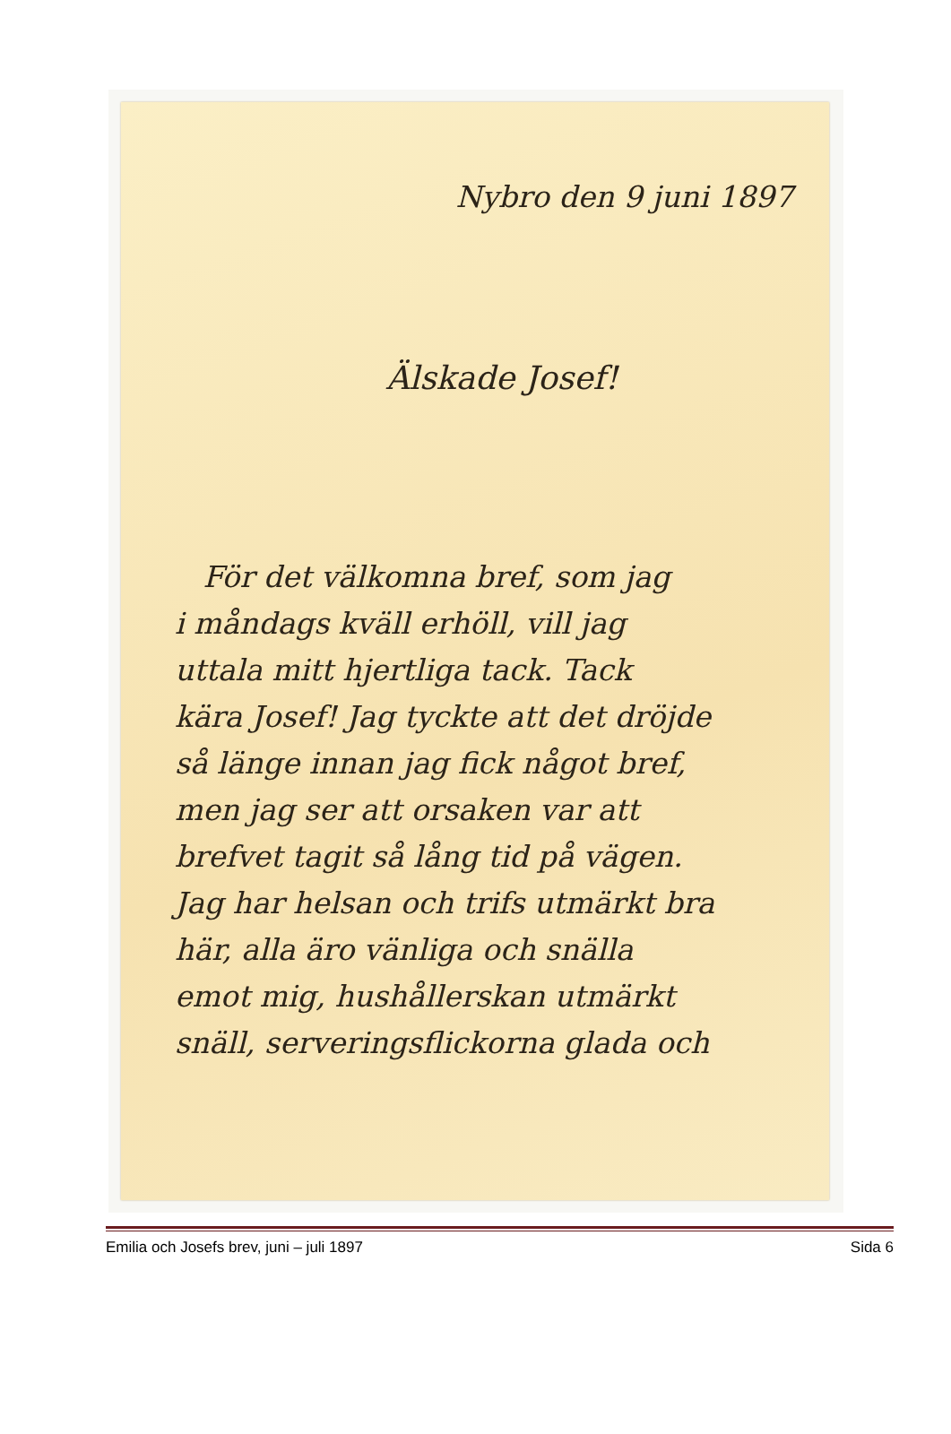Nybro den 9 juni 1897
Älskade Josef!
För det välkomna bref, som jag
i måndags kväll erhöll, vill jag
uttala mitt hjertliga tack. Tack
kära Josef! Jag tyckte att det dröjde
så länge innan jag fick något bref,
men jag ser att orsaken var att
brefvet tagit så lång tid på vägen.
Jag har helsan och trifs utmärkt bra
här, alla äro vänliga och snälla
emot mig, hushållerskan utmärkt
snäll, serveringsflickorna glada och
Emilia och Josefs brev, juni – juli 1897 Sida 6